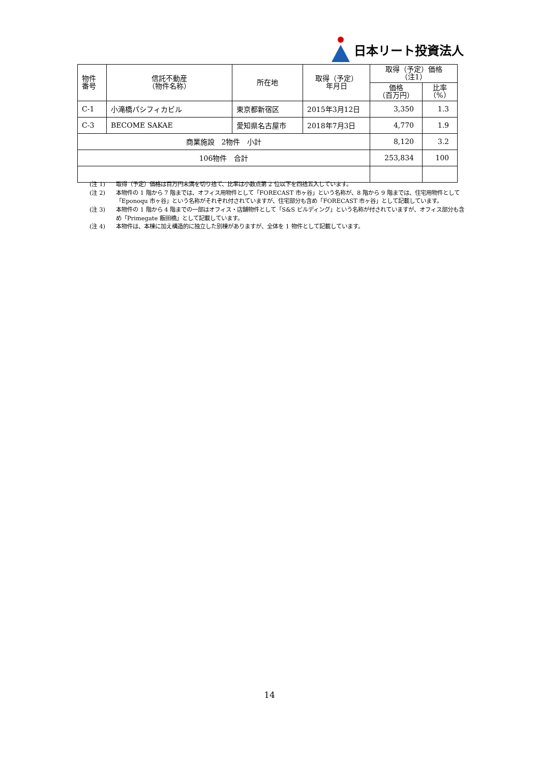日本リート投資法人
| 物件 番号 | 信託不動産 （物件名称） | 所在地 | 取得（予定） 年月日 | 取得（予定）価格 （注1） | |
| --- | --- | --- | --- | --- | --- |
| | | | | 価格 （百万円） | 比率 （%） |
| C-1 | 小滝橋パシフィカビル | 東京都新宿区 | 2015年3月12日 | 3,350 | 1.3 |
| C-3 | BECOME SAKAE | 愛知県名古屋市 | 2018年7月3日 | 4,770 | 1.9 |
| 商業施設 2物件 小計 | | | | 8,120 | 3.2 |
| 106物件 合計 | | | | 253,834 | 100 |
(注 1) 取得（予定）価格は百万円未満を切り捨て、比率は小数点第 2 位以下を四捨五入しています。
(注 2) 本物件の 1 階から 7 階までは、オフィス用物件として「FORECAST 市ヶ谷」という名称が、8 階から 9 階までは、住宅用物件として「Eponoqu 市ヶ谷」という名称がそれぞれ付されていますが、住宅部分も含め「FORECAST 市ヶ谷」として記載しています。
(注 3) 本物件の 1 階から 4 階までの一部はオフィス・店舗物件として「S&S ビルディング」という名称が付されていますが、オフィス部分も含め「Primegate 飯田橋」として記載しています。
(注 4) 本物件は、本棟に加え構造的に独立した別棟がありますが、全体を 1 物件として記載しています。
14